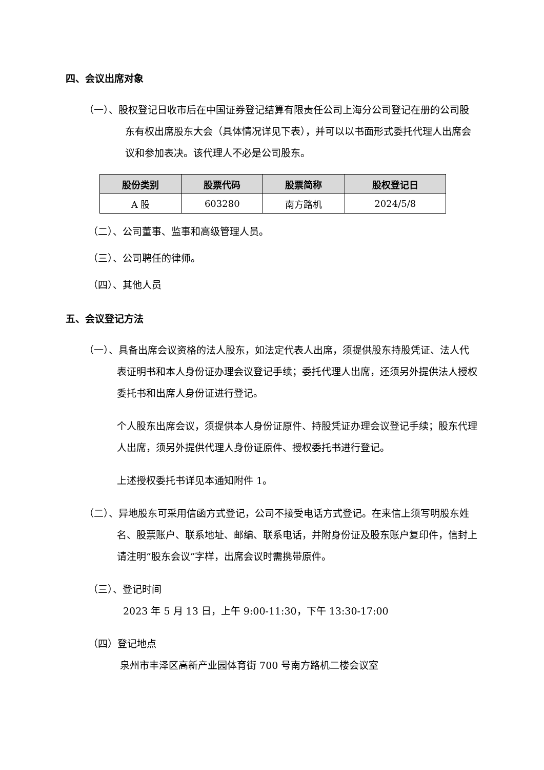四、会议出席对象
（一）、股权登记日收市后在中国证券登记结算有限责任公司上海分公司登记在册的公司股东有权出席股东大会（具体情况详见下表），并可以以书面形式委托代理人出席会议和参加表决。该代理人不必是公司股东。
| 股份类别 | 股票代码 | 股票简称 | 股权登记日 |
| --- | --- | --- | --- |
| A 股 | 603280 | 南方路机 | 2024/5/8 |
（二）、公司董事、监事和高级管理人员。
（三）、公司聘任的律师。
（四）、其他人员
五、会议登记方法
（一）、具备出席会议资格的法人股东，如法定代表人出席，须提供股东持股凭证、法人代表证明书和本人身份证办理会议登记手续；委托代理人出席，还须另外提供法人授权委托书和出席人身份证进行登记。
个人股东出席会议，须提供本人身份证原件、持股凭证办理会议登记手续；股东代理人出席，须另外提供代理人身份证原件、授权委托书进行登记。
上述授权委托书详见本通知附件 1。
（二）、异地股东可采用信函方式登记，公司不接受电话方式登记。在来信上须写明股东姓名、股票账户、联系地址、邮编、联系电话，并附身份证及股东账户复印件，信封上请注明“股东会议”字样，出席会议时需携带原件。
（三）、登记时间
2023 年 5 月 13 日，上午 9:00-11:30，下午 13:30-17:00
（四）登记地点
泉州市丰泽区高新产业园体育街 700 号南方路机二楼会议室